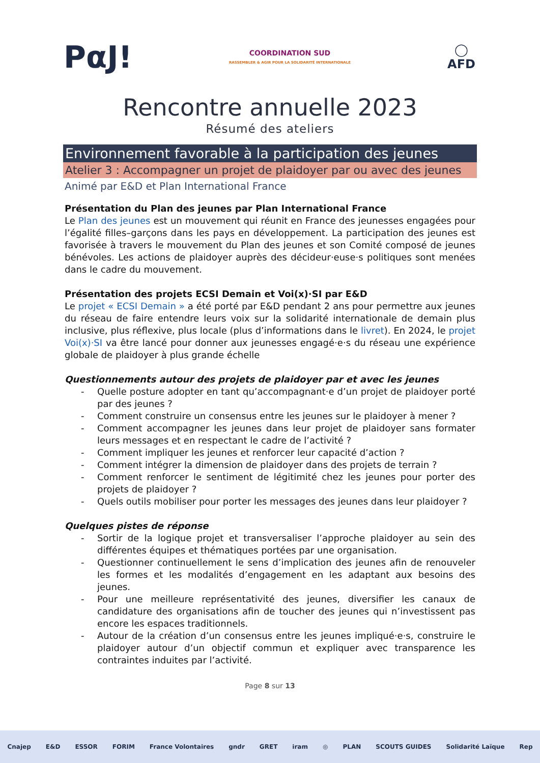PαJ!
COORDINATION SUD
RASSEMBLER & AGIR POUR LA SOLIDARITÉ INTERNATIONALE
◯
AFD
Rencontre annuelle 2023
Résumé des ateliers
Environnement favorable à la participation des jeunes
Atelier 3 : Accompagner un projet de plaidoyer par ou avec des jeunes
Animé par E&D et Plan International France
Présentation du Plan des jeunes par Plan International France
Le Plan des jeunes est un mouvement qui réunit en France des jeunesses engagées pour l’égalité filles–garçons dans les pays en développement. La participation des jeunes est favorisée à travers le mouvement du Plan des jeunes et son Comité composé de jeunes bénévoles. Les actions de plaidoyer auprès des décideur·euse·s politiques sont menées dans le cadre du mouvement.
Présentation des projets ECSI Demain et Voi(x)·SI par E&D
Le projet « ECSI Demain » a été porté par E&D pendant 2 ans pour permettre aux jeunes du réseau de faire entendre leurs voix sur la solidarité internationale de demain plus inclusive, plus réflexive, plus locale (plus d’informations dans le livret). En 2024, le projet Voi(x)·SI va être lancé pour donner aux jeunesses engagé·e·s du réseau une expérience globale de plaidoyer à plus grande échelle
Questionnements autour des projets de plaidoyer par et avec les jeunes
- Quelle posture adopter en tant qu’accompagnant·e d’un projet de plaidoyer porté par des jeunes ?
- Comment construire un consensus entre les jeunes sur le plaidoyer à mener ?
- Comment accompagner les jeunes dans leur projet de plaidoyer sans formater leurs messages et en respectant le cadre de l’activité ?
- Comment impliquer les jeunes et renforcer leur capacité d’action ?
- Comment intégrer la dimension de plaidoyer dans des projets de terrain ?
- Comment renforcer le sentiment de légitimité chez les jeunes pour porter des projets de plaidoyer ?
- Quels outils mobiliser pour porter les messages des jeunes dans leur plaidoyer ?
Quelques pistes de réponse
- Sortir de la logique projet et transversaliser l’approche plaidoyer au sein des différentes équipes et thématiques portées par une organisation.
- Questionner continuellement le sens d’implication des jeunes afin de renouveler les formes et les modalités d’engagement en les adaptant aux besoins des jeunes.
- Pour une meilleure représentativité des jeunes, diversifier les canaux de candidature des organisations afin de toucher des jeunes qui n’investissent pas encore les espaces traditionnels.
- Autour de la création d’un consensus entre les jeunes impliqué·e·s, construire le plaidoyer autour d’un objectif commun et expliquer avec transparence les contraintes induites par l’activité.
Page 8 sur 13
Cnajep E&D ESSOR FORIM France Volontaires gndr GRET iram ◎ PLAN SCOUTS GUIDES Solidarité Laïque Rep